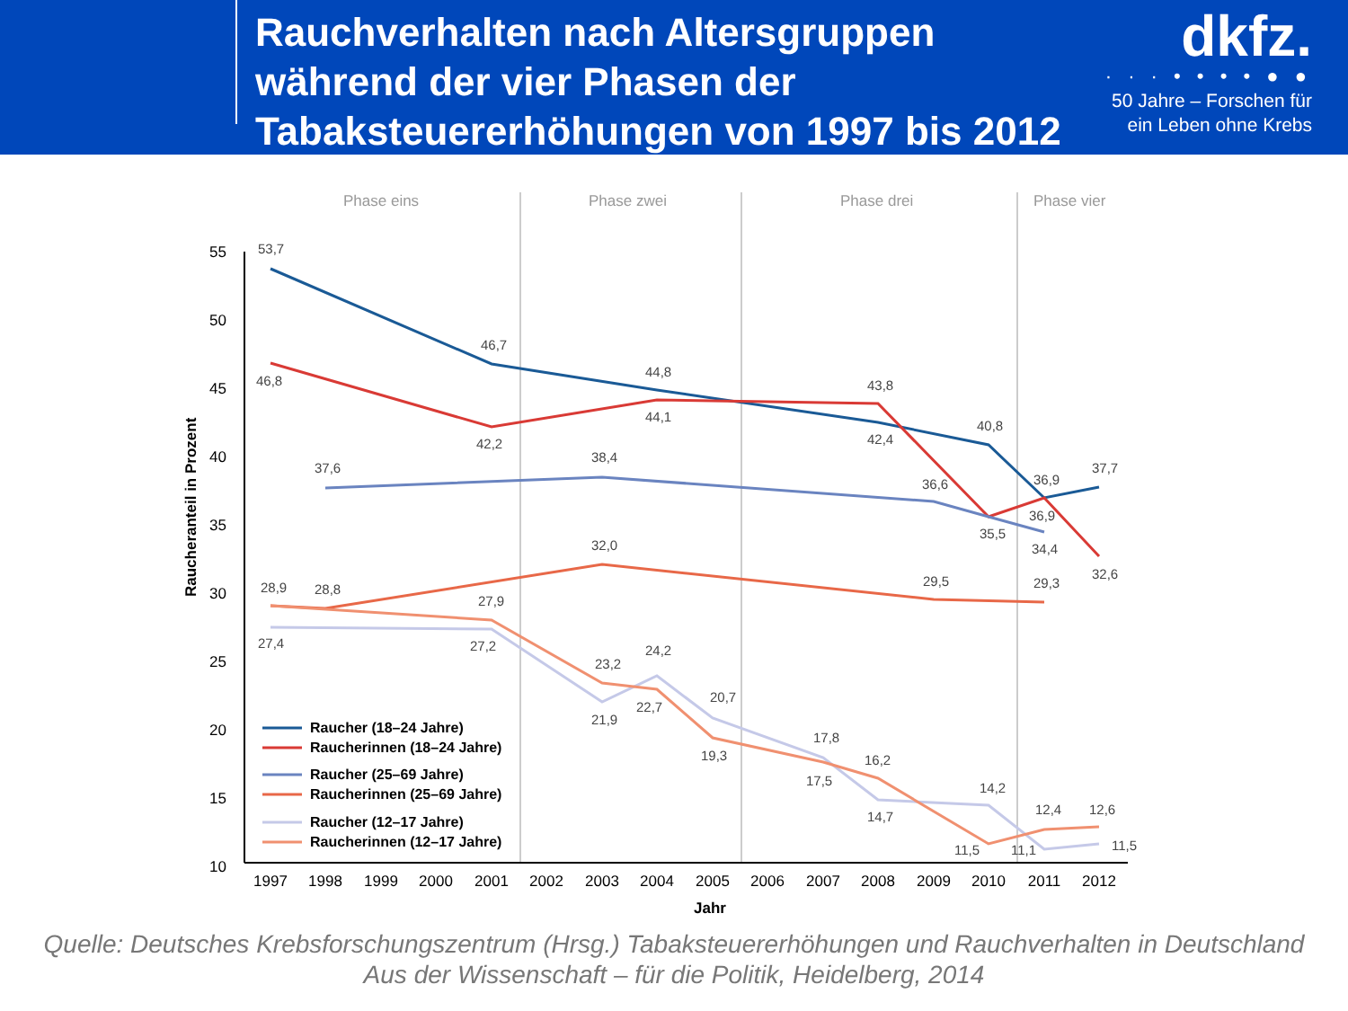Rauchverhalten nach Altersgruppen während der vier Phasen der Tabaksteuererhöhungen von 1997 bis 2012
dkfz.
· · · • • • • ● ●
50 Jahre – Forschen für
ein Leben ohne Krebs
Phase eins
Phase zwei
Phase drei
Phase vier
55
50
45
40
35
30
25
20
15
10
1997
1998
1999
2000
2001
2002
2003
2004
2005
2006
2007
2008
2009
2010
2011
2012
Jahr
Raucheranteil in Prozent
53,7
46,8
46,7
42,2
44,8
44,1
43,8
42,4
40,8
35,5
36,9
36,9
37,7
32,6
37,6
38,4
36,6
34,4
28,9
28,8
32,0
29,5
29,3
27,9
27,4
27,2
23,2
24,2
21,9
22,7
20,7
19,3
17,8
17,5
16,2
14,7
14,2
11,5
11,1
12,4
12,6
11,5
Raucher (18–24 Jahre)
Raucherinnen (18–24 Jahre)
Raucher (25–69 Jahre)
Raucherinnen (25–69 Jahre)
Raucher (12–17 Jahre)
Raucherinnen (12–17 Jahre)
Quelle: Deutsches Krebsforschungszentrum (Hrsg.) Tabaksteuererhöhungen und Rauchverhalten in Deutschland
Aus der Wissenschaft – für die Politik, Heidelberg, 2014